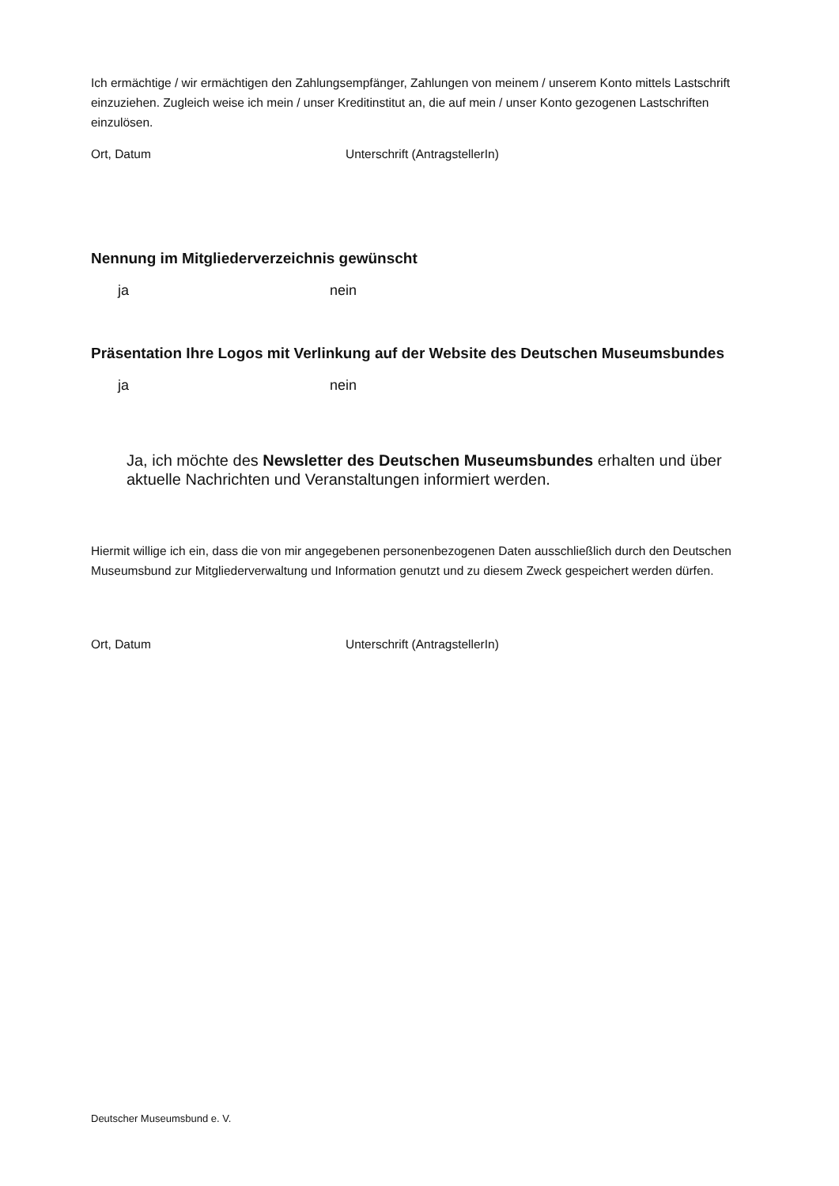Ich ermächtige / wir ermächtigen den Zahlungsempfänger, Zahlungen von meinem / unserem Konto mittels Lastschrift einzuziehen. Zugleich weise ich mein / unser Kreditinstitut an, die auf mein / unser Konto gezogenen Lastschriften einzulösen.
Ort, Datum Unterschrift (AntragstellerIn)
Nennung im Mitgliederverzeichnis gewünscht
ja nein
Präsentation Ihre Logos mit Verlinkung auf der Website des Deutschen Museumsbundes
ja nein
Ja, ich möchte des Newsletter des Deutschen Museumsbundes erhalten und über aktuelle Nachrichten und Veranstaltungen informiert werden.
Hiermit willige ich ein, dass die von mir angegebenen personenbezogenen Daten ausschließlich durch den Deutschen Museumsbund zur Mitgliederverwaltung und Information genutzt und zu diesem Zweck gespei­chert werden dürfen.
Ort, Datum Unterschrift (AntragstellerIn)
Deutscher Museumsbund e. V.